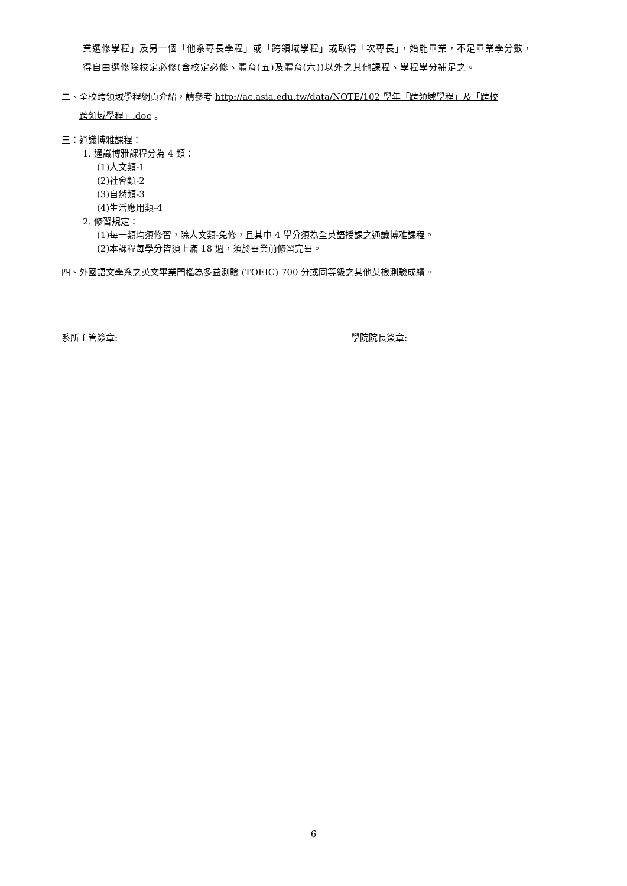業選修學程」及另一個「他系專長學程」或「跨領域學程」或取得「次專長」，始能畢業，不足畢業學分數，
得自由選修除校定必修(含校定必修、體育(五)及體育(六))以外之其他課程、學程學分補足之。
二、全校跨領域學程網頁介紹，請參考 http://ac.asia.edu.tw/data/NOTE/102 學年「跨領域學程」及「跨校
跨領域學程」.doc 。
三：通識博雅課程：
1. 通識博雅課程分為 4 類：
(1)人文類-1
(2)社會類-2
(3)自然類-3
(4)生活應用類-4
2. 修習規定：
(1)每一類均須修習，除人文類-免修，且其中 4 學分須為全英語授課之通識博雅課程。
(2)本課程每學分皆須上滿 18 週，須於畢業前修習完畢。
四、外國語文學系之英文畢業門檻為多益測驗 (TOEIC) 700 分或同等級之其他英檢測驗成績。
系所主管簽章: 學院院長簽章:
6